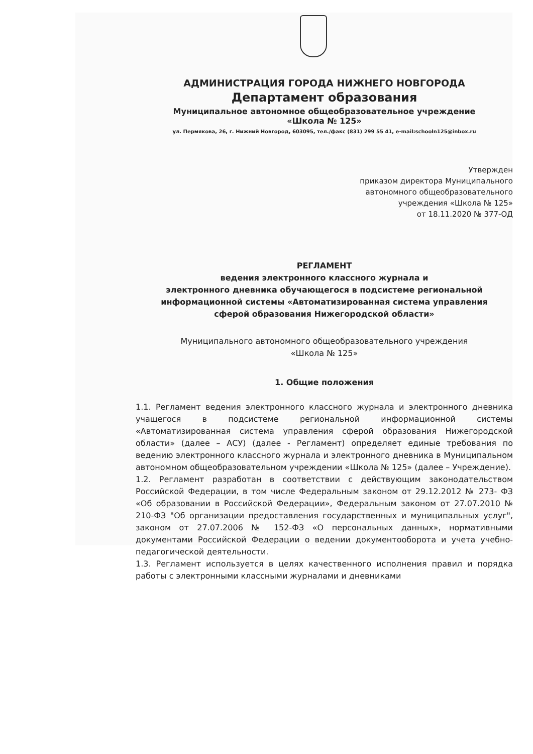АДМИНИСТРАЦИЯ ГОРОДА НИЖНЕГО НОВГОРОДА
Департамент образования
Муниципальное автономное общеобразовательное учреждение
«Школа № 125»
ул. Пермякова, 26, г. Нижний Новгород, 603095, тел./факс (831) 299 55 41, e-mail:schooln125@inbox.ru
Утвержден
приказом директора Муниципального
автономного общеобразовательного
учреждения «Школа № 125»
от 18.11.2020 № 377-ОД
РЕГЛАМЕНТ
ведения электронного классного журнала и
электронного дневника обучающегося в подсистеме региональной
информационной системы «Автоматизированная система управления
сферой образования Нижегородской области»
Муниципального автономного общеобразовательного учреждения
«Школа № 125»
1. Общие положения
1.1. Регламент ведения электронного классного журнала и электронного дневника учащегося в подсистеме региональной информационной системы «Автоматизированная система управления сферой образования Нижегородской области» (далее – АСУ) (далее - Регламент) определяет единые требования по ведению электронного классного журнала и электронного дневника в Муниципальном автономном общеобразовательном учреждении «Школа № 125» (далее – Учреждение).
1.2. Регламент разработан в соответствии с действующим законодательством Российской Федерации, в том числе Федеральным законом от 29.12.2012 № 273- ФЗ «Об образовании в Российской Федерации», Федеральным законом от 27.07.2010 № 210-ФЗ "Об организации предоставления государственных и муниципальных услуг", законом от 27.07.2006 № 152-ФЗ «О персональных данных», нормативными документами Российской Федерации о ведении документооборота и учета учебно-педагогической деятельности.
1.3. Регламент используется в целях качественного исполнения правил и порядка работы с электронными классными журналами и дневниками